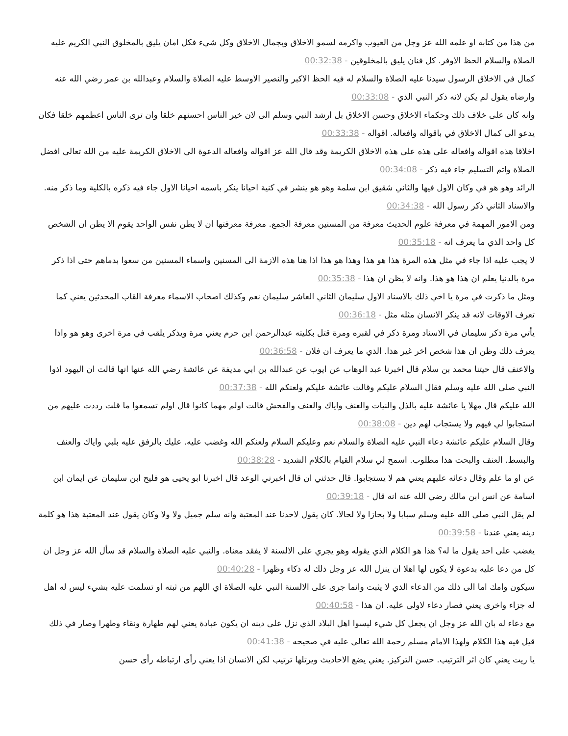من هذا من كتابه او علمه الله عز وجل من العيوب واكرمه لسمو الاخلاق وبجمال الاخلاق وكل شيء فكل امان يليق بالمخلوق النبي الكريم عليه الصلاة والسلام الحظ الاوفر. كل فنان يليق بالمخلوقين - 00:32:38
كمال في الاخلاق الرسول سيدنا عليه الصلاة والسلام له فيه الحظ الاكبر والنصير الاوسط عليه الصلاة والسلام وعبدالله بن عمر رضي الله عنه وارضاه يقول لم يكن لانه ذكر النبي الذي - 00:33:08
وانه كان على خلاف ذلك وحكماء الاخلاق وحسن الاخلاق بل ارشد النبي وسلم الى لان خير الناس احسنهم خلقا وان ترى الناس اعظمهم خلقا فكان يدعو الى كمال الاخلاق في باقواله وافعاله. اقواله - 00:33:38
اخلاقا هذه اقواله وافعاله على هذه على هذه الاخلاق الكريمة وقد قال الله عز اقواله وافعاله الدعوة الى الاخلاق الكريمة عليه من الله تعالى افضل الصلاة واتم التسليم جاء فيه ذكر - 00:34:08
الرائد وهو هو في وكان الاول فيها والثاني شقيق ابن سلمة وهو هو ينشر في كنية احيانا ينكر باسمه احيانا الاول جاء فيه ذكره بالكلية وما ذكر منه. والاسناد الثاني ذكر رسول الله - 00:34:38
ومن الامور المهمة في معرفة علوم الحديث معرفة من المسنين معرفة الجمع. معرفة معرفتها ان لا يظن نفس الواحد يقوم الا يظن ان الشخص كل واحد الذي ما يعرف انه - 00:35:18
لا يجب عليه اذا جاء في مثل هذه المرة هذا هو هذا وهذا هو هذا اذا هنا هذه الازمة الى المسنين واسماء المسنين من سعوا بدماهم حتى اذا ذكر مرة بالدنيا يعلم ان هذا هو هذا. وانه لا يظن ان هذا - 00:35:38
ومثل ما ذكرت في مرة يا اخي ذلك بالاسناد الاول سليمان الثاني العاشر سليمان نعم وكذلك اصحاب الاسماء معرفة القاب المحدثين يعني كما تعرف الاوقات لانه قد ينكر الانسان مثله مثل - 00:36:18
يأتي مرة ذكر سليمان في الاسناد ومرة ذكر في لقبره ومرة قتل بكليته عبدالرحمن ابن حرم يعني مرة ويذكر يلقب في مرة اخرى وهو هو واذا يعرف ذلك وظن ان هذا شخص اخر غير هذا. الذي ما يعرف ان فلان - 00:36:58
والاعنف قال حيتنا محمد بن سلام قال اخبرنا عبد الوهاب عن ايوب عن عبدالله بن ابي مديفة عن عائشة رضي الله عنها انها قالت ان اليهود اذوا النبي صلى الله عليه وسلم فقال السلام عليكم وقالت عائشة عليكم ولعنكم الله - 00:37:38
الله عليكم قال مهلا يا عائشة عليه بالذل والنيات والعنف واياك والعنف والفحش قالت اولم مهما كانوا قال اولم تسمعوا ما قلت رددت عليهم من استجابوا لي فيهم ولا يستجاب لهم دين - 00:38:08
وقال السلام عليكم عائشة دعاء النبي عليه الصلاة والسلام نعم وعليكم السلام ولعنكم الله وغضب عليه. عليك بالرفق عليه بلبي واياك والعنف والبسط. العنف والبحت هذا مطلوب. اسمح لي سلام القيام بالكلام الشديد - 00:38:28
عن او ما علم وقال دعائه عليهم يعني هم لا يستجابوا. قال حدثني ان قال اخبرني الوعد قال اخبرنا ابو يحيى هو فليح ابن سليمان عن ايمان ابن اسامة عن انس ابن مالك رضي الله عنه انه قال - 00:39:18
لم يقل النبي صلى الله عليه وسلم سبابا ولا بحازا ولا لحالا. كان يقول لاحدنا عند المعتبة وانه سلم جميل ولا ولا وكان يقول عند المعتبة هذا هو كلمة دينه يعني عندنا - 00:39:58
يغضب على احد يقول ما له؟ هذا هو الكلام الذي يقوله وهو يجري على الالسنة لا يفقد معناه. والنبي عليه الصلاة والسلام قد سأل الله عز وجل ان كل من دعا عليه بدعوة لا يكون لها اهلا ان ينزل الله عز وجل ذلك له ذكاء وظهرا - 00:40:28
سيكون وامك اما الى ذلك من الدعاء الذي لا يثبت وانما جرى على الالسنة النبي عليه الصلاة اي اللهم من ثبته او تسلمت عليه بشيء ليس له اهل له جزاء واخرى يعني فصار دعاء لاولى عليه. ان هذا - 00:40:58
مع دعاء له بان الله عز وجل ان يجعل كل شيء ليسوا اهل البلاد الذي نزل على دينه ان يكون عبادة يعني لهم طهارة ونقاء وطهرا وصار في ذلك قيل فيه هذا الكلام ولهذا الامام مسلم رحمة الله تعالى عليه في صحيحه - 00:41:38
يا ريت يعني كان اثر الترتيب. حسن التركيز. يعني يضع الاحاديث ويرتلها ترتيب لكن الانسان اذا يعني رأى ارتباطه رأى حسن